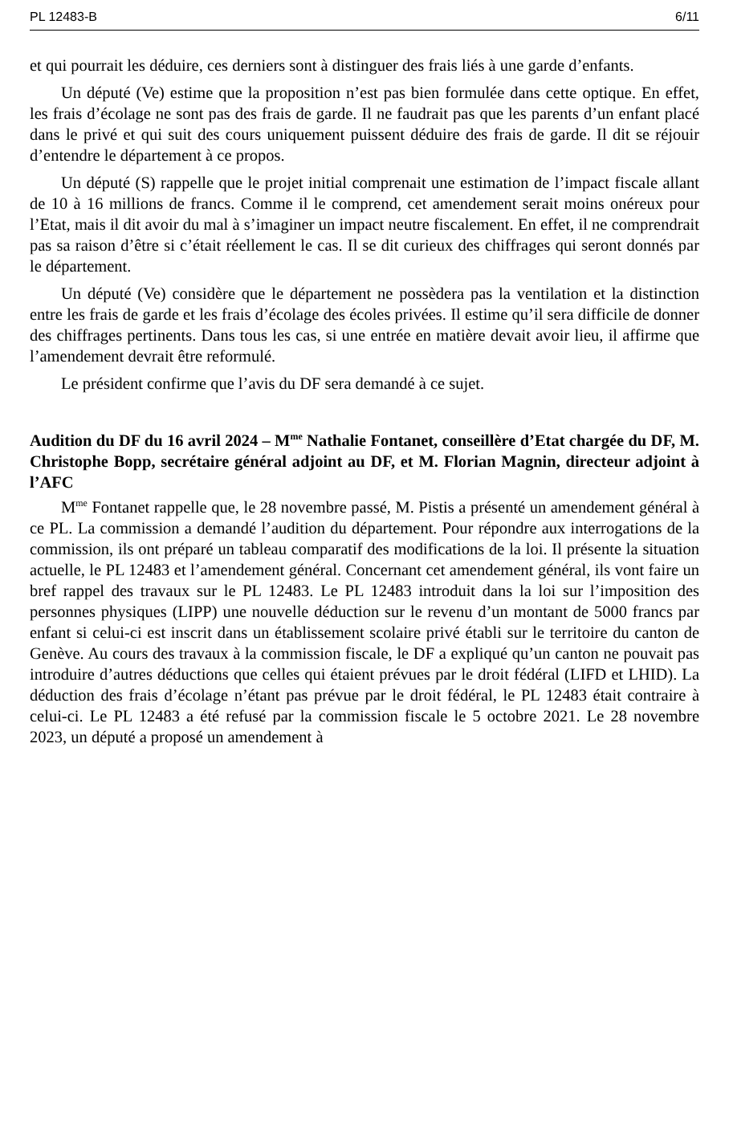PL 12483-B 6/11
et qui pourrait les déduire, ces derniers sont à distinguer des frais liés à une garde d’enfants.
Un député (Ve) estime que la proposition n’est pas bien formulée dans cette optique. En effet, les frais d’écolage ne sont pas des frais de garde. Il ne faudrait pas que les parents d’un enfant placé dans le privé et qui suit des cours uniquement puissent déduire des frais de garde. Il dit se réjouir d’entendre le département à ce propos.
Un député (S) rappelle que le projet initial comprenait une estimation de l’impact fiscale allant de 10 à 16 millions de francs. Comme il le comprend, cet amendement serait moins onéreux pour l’Etat, mais il dit avoir du mal à s’imaginer un impact neutre fiscalement. En effet, il ne comprendrait pas sa raison d’être si c’était réellement le cas. Il se dit curieux des chiffrages qui seront donnés par le département.
Un député (Ve) considère que le département ne possèdera pas la ventilation et la distinction entre les frais de garde et les frais d’écolage des écoles privées. Il estime qu’il sera difficile de donner des chiffrages pertinents. Dans tous les cas, si une entrée en matière devait avoir lieu, il affirme que l’amendement devrait être reformulé.
Le président confirme que l’avis du DF sera demandé à ce sujet.
Audition du DF du 16 avril 2024 – M<sup>me</sup> Nathalie Fontanet, conseillère d’Etat chargée du DF, M. Christophe Bopp, secrétaire général adjoint au DF, et M. Florian Magnin, directeur adjoint à l’AFC
M<sup>me</sup> Fontanet rappelle que, le 28 novembre passé, M. Pistis a présenté un amendement général à ce PL. La commission a demandé l’audition du département. Pour répondre aux interrogations de la commission, ils ont préparé un tableau comparatif des modifications de la loi. Il présente la situation actuelle, le PL 12483 et l’amendement général. Concernant cet amendement général, ils vont faire un bref rappel des travaux sur le PL 12483. Le PL 12483 introduit dans la loi sur l’imposition des personnes physiques (LIPP) une nouvelle déduction sur le revenu d’un montant de 5000 francs par enfant si celui-ci est inscrit dans un établissement scolaire privé établi sur le territoire du canton de Genève. Au cours des travaux à la commission fiscale, le DF a expliqué qu’un canton ne pouvait pas introduire d’autres déductions que celles qui étaient prévues par le droit fédéral (LIFD et LHID). La déduction des frais d’écolage n’étant pas prévue par le droit fédéral, le PL 12483 était contraire à celui-ci. Le PL 12483 a été refusé par la commission fiscale le 5 octobre 2021. Le 28 novembre 2023, un député a proposé un amendement à